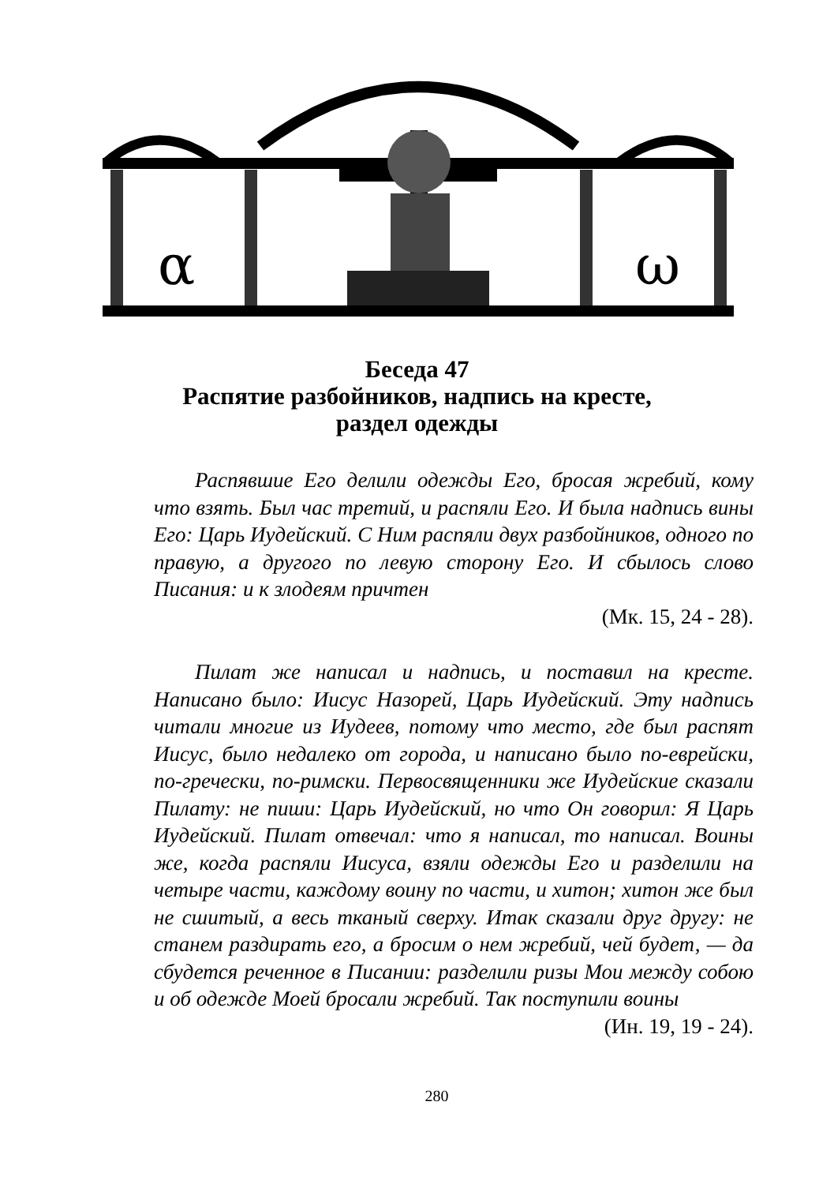α
ω
Беседа 47
Распятие разбойников, надпись на кресте,
раздел одежды
Распявшие Его делили одежды Его, бросая жребий, кому что взять. Был час третий, и распяли Его. И была надпись вины Его: Царь Иудейский. С Ним распяли двух разбойников, одного по правую, а другого по левую сторону Его. И сбылось слово Писания: и к злодеям причтен
(Мк. 15, 24 - 28).
Пилат же написал и надпись, и поставил на кресте. Написано было: Иисус Назорей, Царь Иудейский. Эту надпись читали многие из Иудеев, потому что место, где был распят Иисус, было недалеко от города, и написано было по-еврейски, по-гречески, по-римски. Первосвященники же Иудейские сказали Пилату: не пиши: Царь Иудейский, но что Он говорил: Я Царь Иудейский. Пилат отвечал: что я написал, то написал. Воины же, когда распяли Иисуса, взяли одежды Его и разделили на четыре части, каждому воину по части, и хитон; хитон же был не сшитый, а весь тканый сверху. Итак сказали друг другу: не станем раздирать его, а бросим о нем жребий, чей будет, — да сбудется реченное в Писании: разделили ризы Мои между собою и об одежде Моей бросали жребий. Так поступили воины
(Ин. 19, 19 - 24).
280